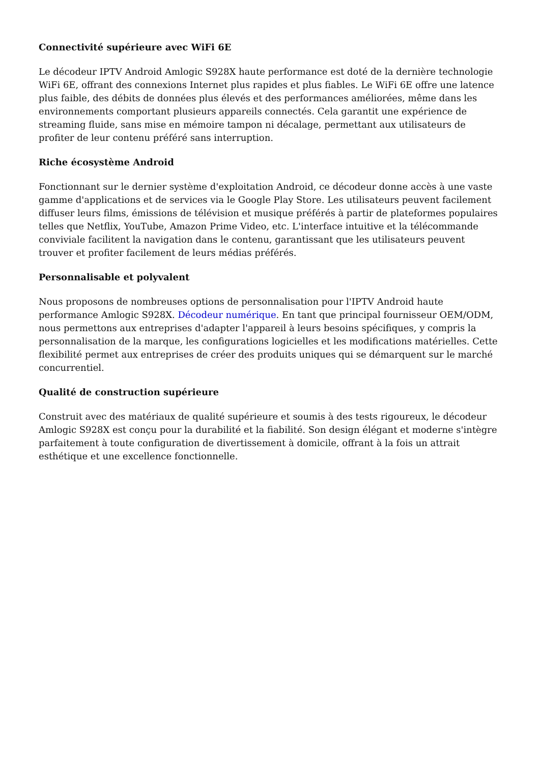Connectivité supérieure avec WiFi 6E
Le décodeur IPTV Android Amlogic S928X haute performance est doté de la dernière technologie WiFi 6E, offrant des connexions Internet plus rapides et plus fiables. Le WiFi 6E offre une latence plus faible, des débits de données plus élevés et des performances améliorées, même dans les environnements comportant plusieurs appareils connectés. Cela garantit une expérience de streaming fluide, sans mise en mémoire tampon ni décalage, permettant aux utilisateurs de profiter de leur contenu préféré sans interruption.
Riche écosystème Android
Fonctionnant sur le dernier système d'exploitation Android, ce décodeur donne accès à une vaste gamme d'applications et de services via le Google Play Store. Les utilisateurs peuvent facilement diffuser leurs films, émissions de télévision et musique préférés à partir de plateformes populaires telles que Netflix, YouTube, Amazon Prime Video, etc. L'interface intuitive et la télécommande conviviale facilitent la navigation dans le contenu, garantissant que les utilisateurs peuvent trouver et profiter facilement de leurs médias préférés.
Personnalisable et polyvalent
Nous proposons de nombreuses options de personnalisation pour l'IPTV Android haute performance Amlogic S928X. Décodeur numérique. En tant que principal fournisseur OEM/ODM, nous permettons aux entreprises d'adapter l'appareil à leurs besoins spécifiques, y compris la personnalisation de la marque, les configurations logicielles et les modifications matérielles. Cette flexibilité permet aux entreprises de créer des produits uniques qui se démarquent sur le marché concurrentiel.
Qualité de construction supérieure
Construit avec des matériaux de qualité supérieure et soumis à des tests rigoureux, le décodeur Amlogic S928X est conçu pour la durabilité et la fiabilité. Son design élégant et moderne s'intègre parfaitement à toute configuration de divertissement à domicile, offrant à la fois un attrait esthétique et une excellence fonctionnelle.